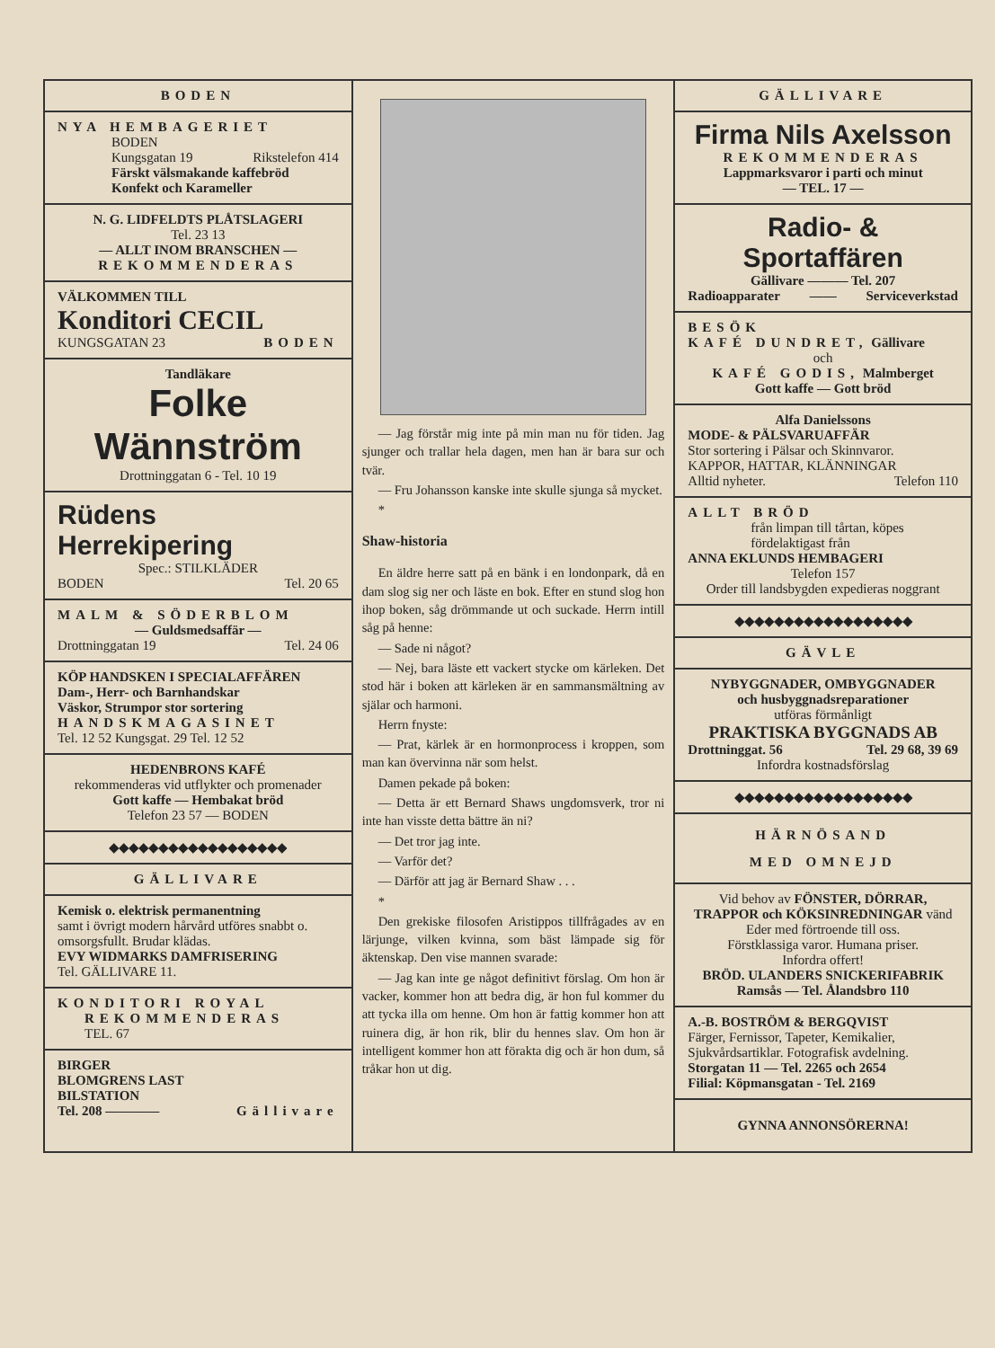BODEN
NYA HEMBAGERIET
BODEN
Kungsgatan 19 Rikstelefon 414
Färskt välsmakande kaffebröd
Konfekt och Karameller
N. G. LIDFELDTS PLÅTSLAGERI
Tel. 23 13
— ALLT INOM BRANSCHEN —
REKOMMENDERAS
VÄLKOMMEN TILL
Konditori CECIL
KUNGSGATAN 23 BODEN
Tandläkare
Folke Wännström
Drottninggatan 6 - Tel. 10 19
Rüdens Herrekipering
Spec.: STILKLÄDER
BODEN Tel. 20 65
MALM & SÖDERBLOM
— Guldsmedsaffär —
Drottninggatan 19 Tel. 24 06
KÖP HANDSKEN I SPECIALAFFÄREN
Dam-, Herr- och Barnhandskar
Väskor, Strumpor stor sortering
HANDSKMAGASINET
Tel. 12 52 Kungsgat. 29 Tel. 12 52
HEDENBRONS KAFÉ
rekommenderas vid utflykter och promenader
Gott kaffe — Hembakat bröd
Telefon 23 57 — BODEN
◆◆◆◆◆◆◆◆◆◆◆◆◆◆◆◆◆◆
GÄLLIVARE
Kemisk o. elektrisk permanentning
samt i övrigt modern hårvård utföres snabbt o. omsorgsfullt. Brudar klädas.
EVY WIDMARKS DAMFRISERING
Tel. GÄLLIVARE 11.
KONDITORI ROYAL
REKOMMENDERAS
TEL. 67
BIRGER
BLOMGRENS LAST
BILSTATION
Tel. 208 ———— Gällivare
— Jag förstår mig inte på min man nu för tiden. Jag sjunger och trallar hela dagen, men han är bara sur och tvär.
— Fru Johansson kanske inte skulle sjunga så mycket.
*
Shaw-historia
En äldre herre satt på en bänk i en londonpark, då en dam slog sig ner och läste en bok. Efter en stund slog hon ihop boken, såg drömmande ut och suckade. Herrn intill såg på henne:
— Sade ni något?
— Nej, bara läste ett vackert stycke om kärleken. Det stod här i boken att kärleken är en sammansmältning av själar och harmoni.
Herrn fnyste:
— Prat, kärlek är en hormonprocess i kroppen, som man kan övervinna när som helst.
Damen pekade på boken:
— Detta är ett Bernard Shaws ungdomsverk, tror ni inte han visste detta bättre än ni?
— Det tror jag inte.
— Varför det?
— Därför att jag är Bernard Shaw . . .
*
Den grekiske filosofen Aristippos tillfrågades av en lärjunge, vilken kvinna, som bäst lämpade sig för äktenskap. Den vise mannen svarade:
— Jag kan inte ge något definitivt förslag. Om hon är vacker, kommer hon att bedra dig, är hon ful kommer du att tycka illa om henne. Om hon är fattig kommer hon att ruinera dig, är hon rik, blir du hennes slav. Om hon är intelligent kommer hon att förakta dig och är hon dum, så tråkar hon ut dig.
GÄLLIVARE
Firma Nils Axelsson
REKOMMENDERAS
Lappmarksvaror i parti och minut
— TEL. 17 —
Radio- & Sportaffären
Gällivare ——— Tel. 207
Radioapparater —— Serviceverkstad
BESÖK
KAFÉ DUNDRET, Gällivare
och
KAFÉ GODIS, Malmberget
Gott kaffe — Gott bröd
Alfa Danielssons
MODE- & PÄLSVARUAFFÄR
Stor sortering i Pälsar och Skinnvaror.
KAPPOR, HATTAR, KLÄNNINGAR
Alltid nyheter. Telefon 110
ALLT BRÖD
från limpan till tårtan, köpes fördelaktigast från
ANNA EKLUNDS HEMBAGERI
Telefon 157
Order till landsbygden expedieras noggrant
◆◆◆◆◆◆◆◆◆◆◆◆◆◆◆◆◆◆
GÄVLE
NYBYGGNADER, OMBYGGNADER
och husbyggnadsreparationer
utföras förmånligt
PRAKTISKA BYGGNADS AB
Drottninggat. 56 Tel. 29 68, 39 69
Infordra kostnadsförslag
◆◆◆◆◆◆◆◆◆◆◆◆◆◆◆◆◆◆
HÄRNÖSAND
MED OMNEJD
Vid behov av FÖNSTER, DÖRRAR, TRAPPOR och KÖKSINREDNINGAR vänd Eder med förtroende till oss.
Förstklassiga varor. Humana priser.
Infordra offert!
BRÖD. ULANDERS SNICKERIFABRIK
Ramsås — Tel. Ålandsbro 110
A.-B. BOSTRÖM & BERGQVIST
Färger, Fernissor, Tapeter, Kemikalier, Sjukvårdsartiklar. Fotografisk avdelning.
Storgatan 11 — Tel. 2265 och 2654
Filial: Köpmansgatan - Tel. 2169
GYNNA ANNONSÖRERNA!